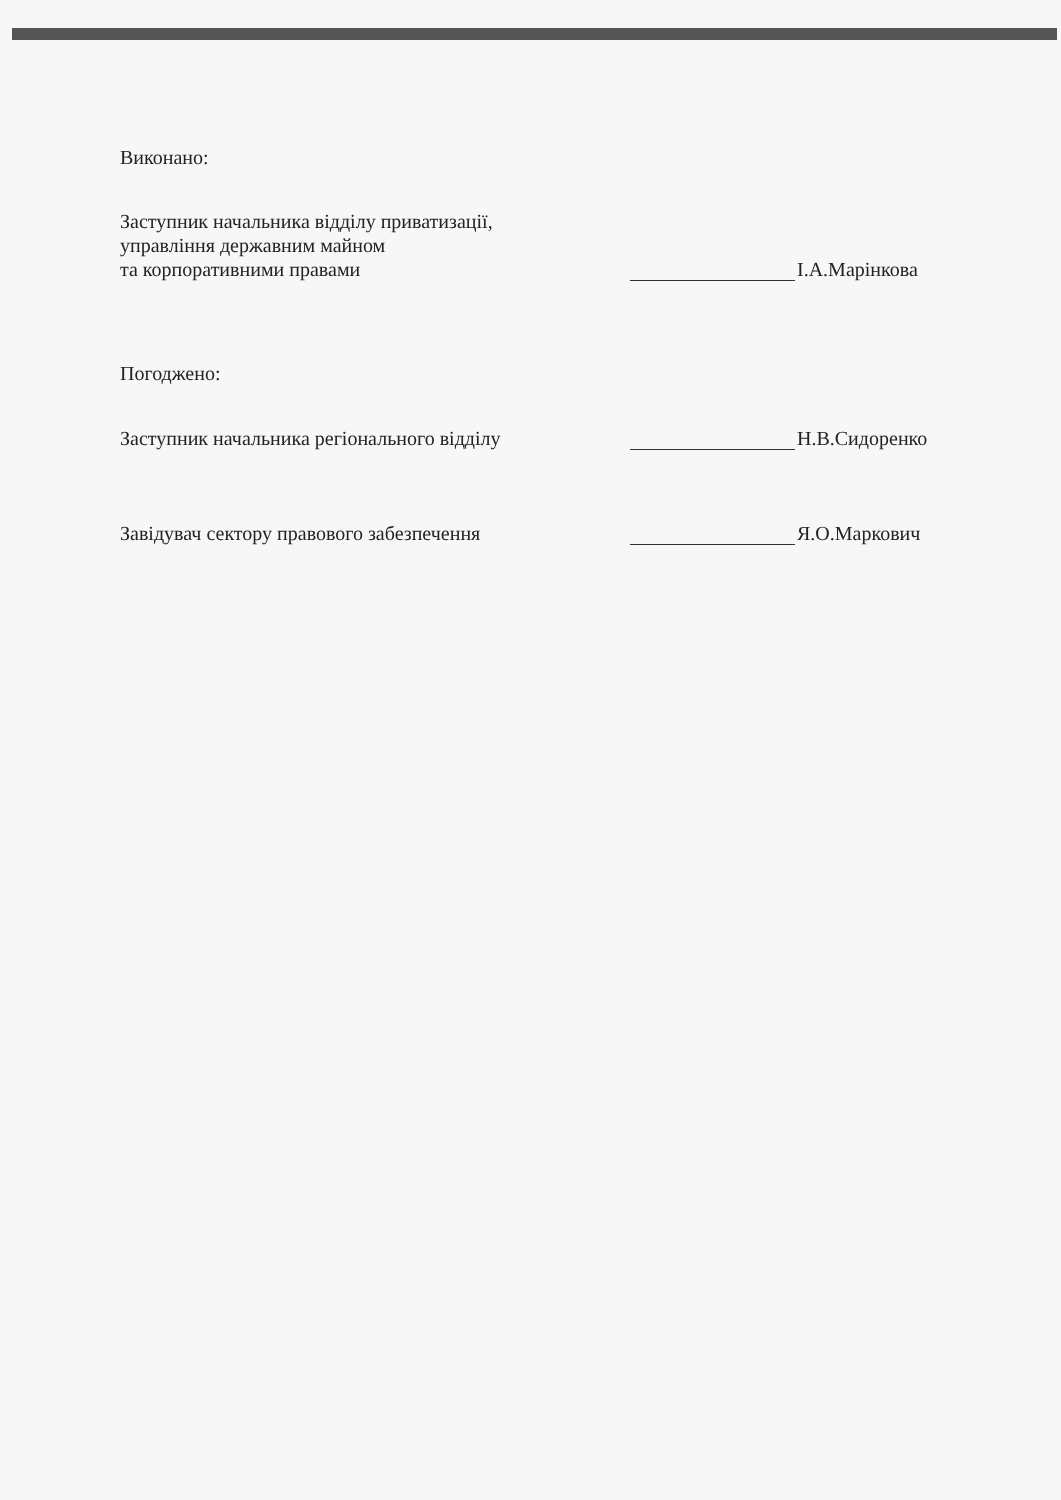Виконано:
Заступник начальника відділу приватизації,
управління державним майном
та корпоративними правами
І.А.Марінкова
Погоджено:
Заступник начальника регіонального відділу
Н.В.Сидоренко
Завідувач сектору правового забезпечення
Я.О.Маркович